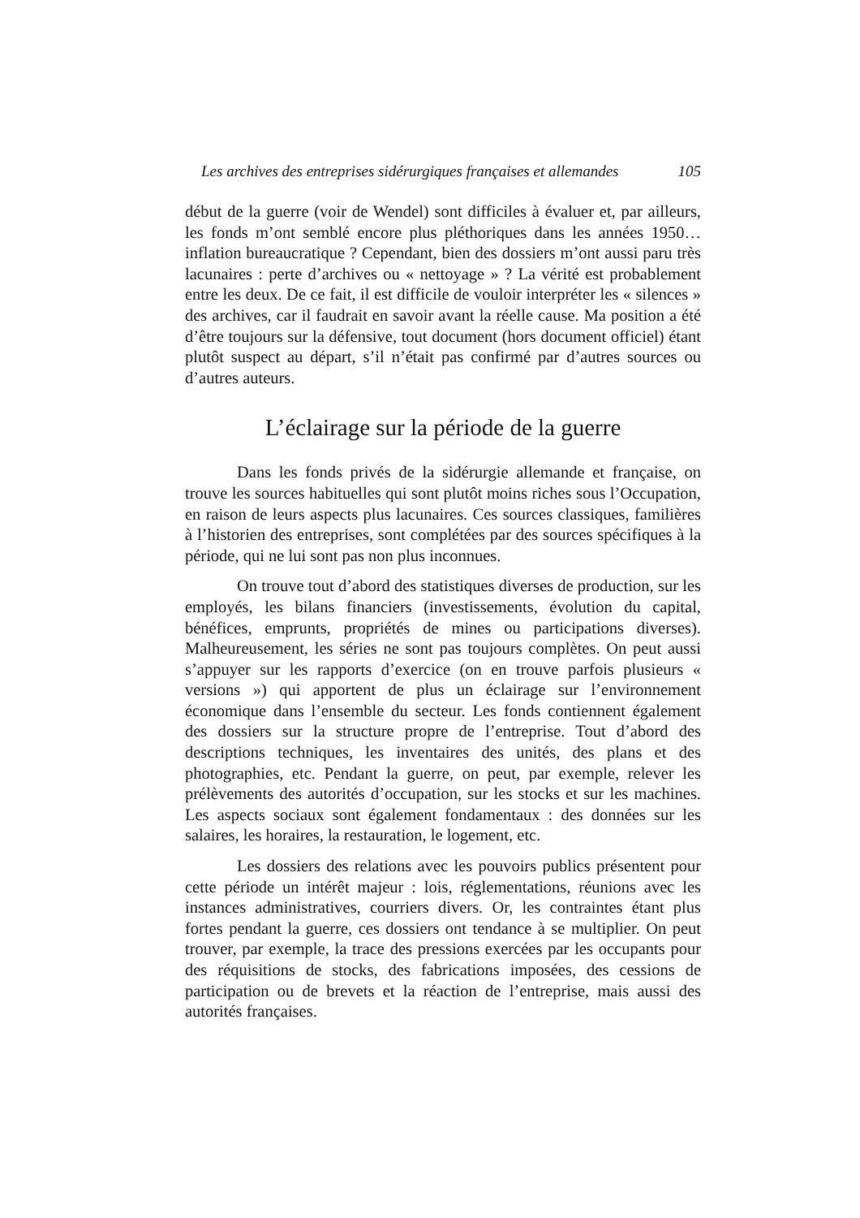Les archives des entreprises sidérurgiques françaises et allemandes 105
début de la guerre (voir de Wendel) sont difficiles à évaluer et, par ailleurs, les fonds m’ont semblé encore plus pléthoriques dans les années 1950… inflation bureaucratique ? Cependant, bien des dossiers m’ont aussi paru très lacunaires : perte d’archives ou « nettoyage » ? La vérité est probablement entre les deux. De ce fait, il est difficile de vouloir interpréter les « silences » des archives, car il faudrait en savoir avant la réelle cause. Ma position a été d’être toujours sur la défensive, tout document (hors document officiel) étant plutôt suspect au départ, s’il n’était pas confirmé par d’autres sources ou d’autres auteurs.
L’éclairage sur la période de la guerre
Dans les fonds privés de la sidérurgie allemande et française, on trouve les sources habituelles qui sont plutôt moins riches sous l’Occupation, en raison de leurs aspects plus lacunaires. Ces sources classiques, familières à l’historien des entreprises, sont complétées par des sources spécifiques à la période, qui ne lui sont pas non plus inconnues.
On trouve tout d’abord des statistiques diverses de production, sur les employés, les bilans financiers (investissements, évolution du capital, bénéfices, emprunts, propriétés de mines ou participations diverses). Malheureusement, les séries ne sont pas toujours complètes. On peut aussi s’appuyer sur les rapports d’exercice (on en trouve parfois plusieurs « versions ») qui apportent de plus un éclairage sur l’environnement économique dans l’ensemble du secteur. Les fonds contiennent également des dossiers sur la structure propre de l’entreprise. Tout d’abord des descriptions techniques, les inventaires des unités, des plans et des photographies, etc. Pendant la guerre, on peut, par exemple, relever les prélèvements des autorités d’occupation, sur les stocks et sur les machines. Les aspects sociaux sont également fondamentaux : des données sur les salaires, les horaires, la restauration, le logement, etc.
Les dossiers des relations avec les pouvoirs publics présentent pour cette période un intérêt majeur : lois, réglementations, réunions avec les instances administratives, courriers divers. Or, les contraintes étant plus fortes pendant la guerre, ces dossiers ont tendance à se multiplier. On peut trouver, par exemple, la trace des pressions exercées par les occupants pour des réquisitions de stocks, des fabrications imposées, des cessions de participation ou de brevets et la réaction de l’entreprise, mais aussi des autorités françaises.